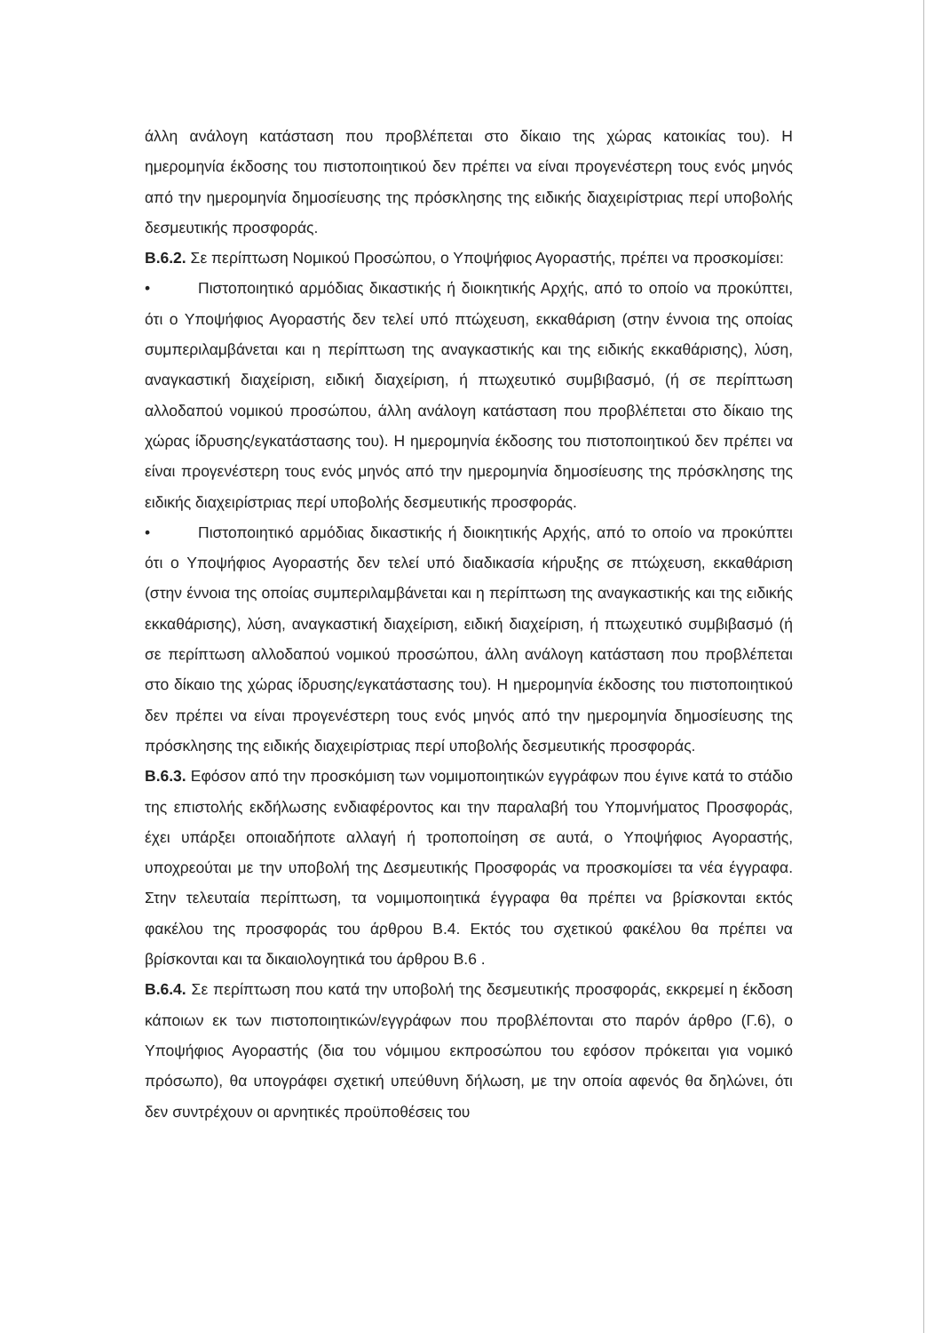άλλη ανάλογη κατάσταση που προβλέπεται στο δίκαιο της χώρας κατοικίας του). Η ημερομηνία έκδοσης του πιστοποιητικού δεν πρέπει να είναι προγενέστερη τους ενός μηνός από την ημερομηνία δημοσίευσης της πρόσκλησης της ειδικής διαχειρίστριας περί υποβολής δεσμευτικής προσφοράς.
Β.6.2. Σε περίπτωση Νομικού Προσώπου, ο Υποψήφιος Αγοραστής, πρέπει να προσκομίσει:
• Πιστοποιητικό αρμόδιας δικαστικής ή διοικητικής Αρχής, από το οποίο να προκύπτει, ότι ο Υποψήφιος Αγοραστής δεν τελεί υπό πτώχευση, εκκαθάριση (στην έννοια της οποίας συμπεριλαμβάνεται και η περίπτωση της αναγκαστικής και της ειδικής εκκαθάρισης), λύση, αναγκαστική διαχείριση, ειδική διαχείριση, ή πτωχευτικό συμβιβασμό, (ή σε περίπτωση αλλοδαπού νομικού προσώπου, άλλη ανάλογη κατάσταση που προβλέπεται στο δίκαιο της χώρας ίδρυσης/εγκατάστασης του). Η ημερομηνία έκδοσης του πιστοποιητικού δεν πρέπει να είναι προγενέστερη τους ενός μηνός από την ημερομηνία δημοσίευσης της πρόσκλησης της ειδικής διαχειρίστριας περί υποβολής δεσμευτικής προσφοράς.
• Πιστοποιητικό αρμόδιας δικαστικής ή διοικητικής Αρχής, από το οποίο να προκύπτει ότι ο Υποψήφιος Αγοραστής δεν τελεί υπό διαδικασία κήρυξης σε πτώχευση, εκκαθάριση (στην έννοια της οποίας συμπεριλαμβάνεται και η περίπτωση της αναγκαστικής και της ειδικής εκκαθάρισης), λύση, αναγκαστική διαχείριση, ειδική διαχείριση, ή πτωχευτικό συμβιβασμό (ή σε περίπτωση αλλοδαπού νομικού προσώπου, άλλη ανάλογη κατάσταση που προβλέπεται στο δίκαιο της χώρας ίδρυσης/εγκατάστασης του). Η ημερομηνία έκδοσης του πιστοποιητικού δεν πρέπει να είναι προγενέστερη τους ενός μηνός από την ημερομηνία δημοσίευσης της πρόσκλησης της ειδικής διαχειρίστριας περί υποβολής δεσμευτικής προσφοράς.
Β.6.3. Εφόσον από την προσκόμιση των νομιμοποιητικών εγγράφων που έγινε κατά το στάδιο της επιστολής εκδήλωσης ενδιαφέροντος και την παραλαβή του Υπομνήματος Προσφοράς, έχει υπάρξει οποιαδήποτε αλλαγή ή τροποποίηση σε αυτά, ο Υποψήφιος Αγοραστής, υποχρεούται με την υποβολή της Δεσμευτικής Προσφοράς να προσκομίσει τα νέα έγγραφα. Στην τελευταία περίπτωση, τα νομιμοποιητικά έγγραφα θα πρέπει να βρίσκονται εκτός φακέλου της προσφοράς του άρθρου Β.4. Εκτός του σχετικού φακέλου θα πρέπει να βρίσκονται και τα δικαιολογητικά του άρθρου Β.6 .
Β.6.4. Σε περίπτωση που κατά την υποβολή της δεσμευτικής προσφοράς, εκκρεμεί η έκδοση κάποιων εκ των πιστοποιητικών/εγγράφων που προβλέπονται στο παρόν άρθρο (Γ.6), ο Υποψήφιος Αγοραστής (δια του νόμιμου εκπροσώπου του εφόσον πρόκειται για νομικό πρόσωπο), θα υπογράφει σχετική υπεύθυνη δήλωση, με την οποία αφενός θα δηλώνει, ότι δεν συντρέχουν οι αρνητικές προϋποθέσεις του